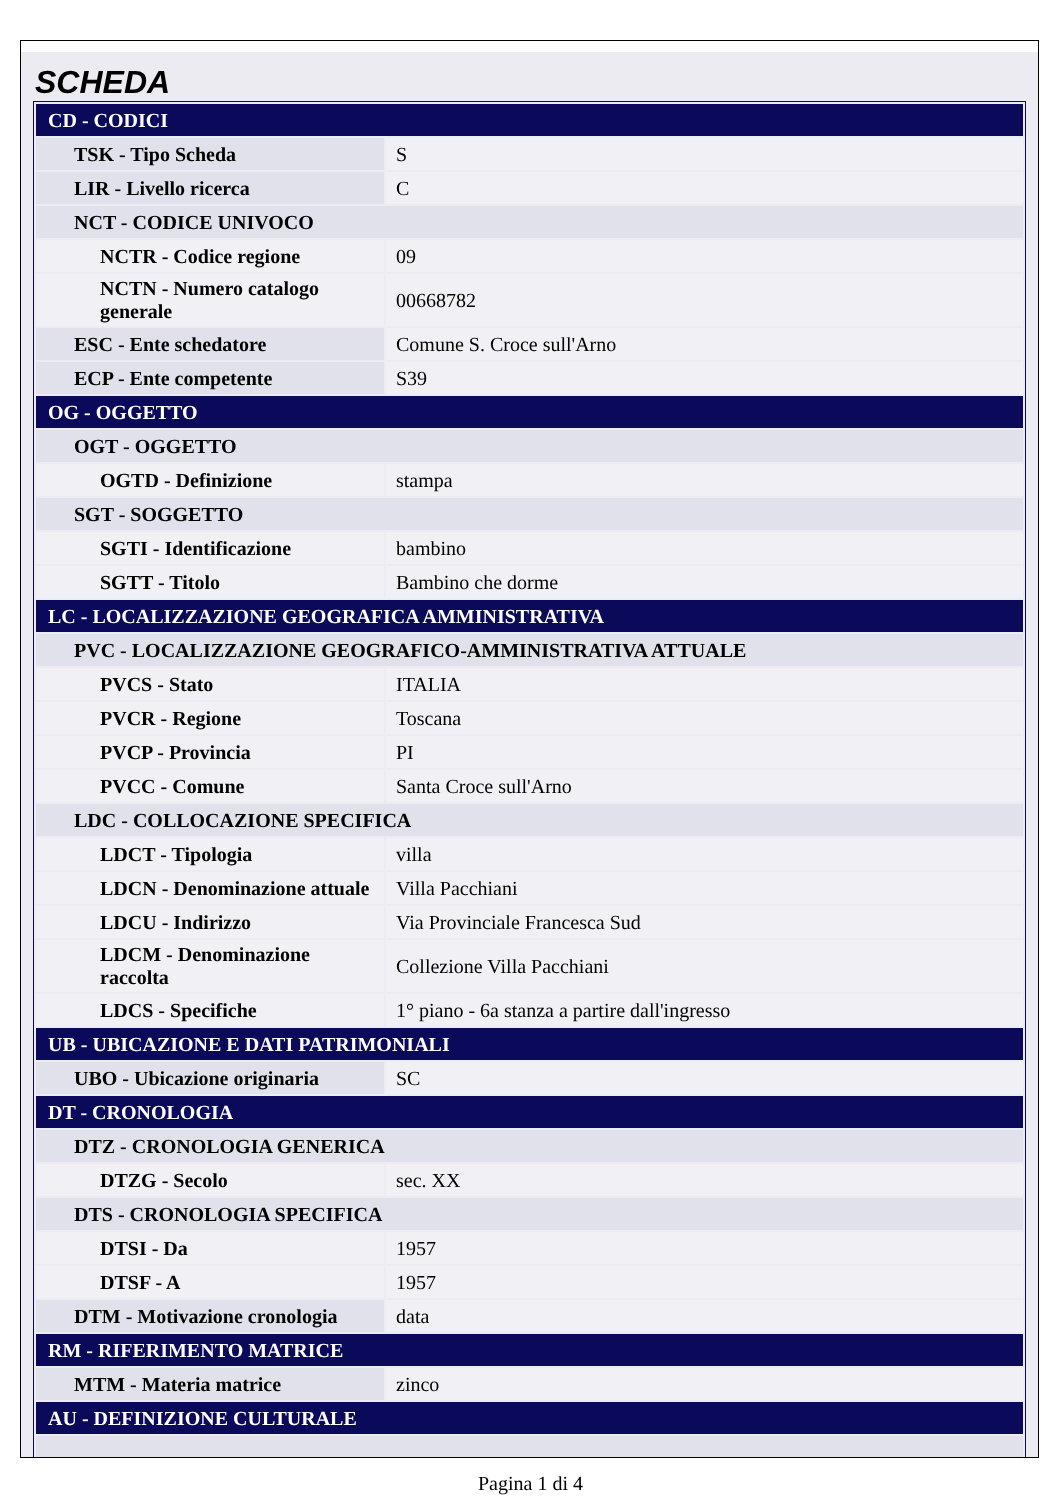SCHEDA
| CD - CODICI | |
| TSK - Tipo Scheda | S |
| LIR - Livello ricerca | C |
| NCT - CODICE UNIVOCO | |
| NCTR - Codice regione | 09 |
| NCTN - Numero catalogo generale | 00668782 |
| ESC - Ente schedatore | Comune S. Croce sull'Arno |
| ECP - Ente competente | S39 |
| OG - OGGETTO | |
| OGT - OGGETTO | |
| OGTD - Definizione | stampa |
| SGT - SOGGETTO | |
| SGTI - Identificazione | bambino |
| SGTT - Titolo | Bambino che dorme |
| LC - LOCALIZZAZIONE GEOGRAFICA AMMINISTRATIVA | |
| PVC - LOCALIZZAZIONE GEOGRAFICO-AMMINISTRATIVA ATTUALE | |
| PVCS - Stato | ITALIA |
| PVCR - Regione | Toscana |
| PVCP - Provincia | PI |
| PVCC - Comune | Santa Croce sull'Arno |
| LDC - COLLOCAZIONE SPECIFICA | |
| LDCT - Tipologia | villa |
| LDCN - Denominazione attuale | Villa Pacchiani |
| LDCU - Indirizzo | Via Provinciale Francesca Sud |
| LDCM - Denominazione raccolta | Collezione Villa Pacchiani |
| LDCS - Specifiche | 1° piano - 6a stanza a partire dall'ingresso |
| UB - UBICAZIONE E DATI PATRIMONIALI | |
| UBO - Ubicazione originaria | SC |
| DT - CRONOLOGIA | |
| DTZ - CRONOLOGIA GENERICA | |
| DTZG - Secolo | sec. XX |
| DTS - CRONOLOGIA SPECIFICA | |
| DTSI - Da | 1957 |
| DTSF - A | 1957 |
| DTM - Motivazione cronologia | data |
| RM - RIFERIMENTO MATRICE | |
| MTM - Materia matrice | zinco |
| AU - DEFINIZIONE CULTURALE | |
Pagina 1 di 4